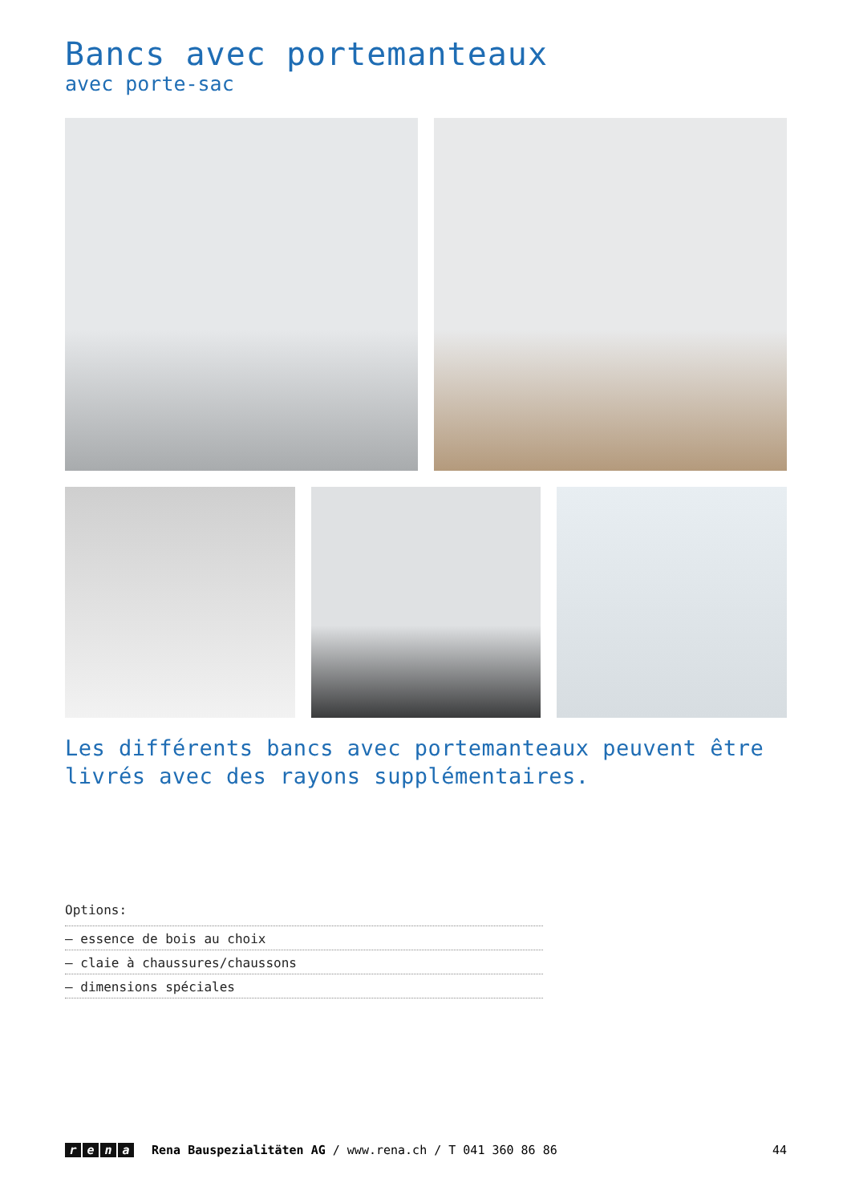Bancs avec portemanteaux
avec porte-sac
Les différents bancs avec portemanteaux peuvent être livrés avec des rayons supplémentaires.
Options:
– essence de bois au choix
– claie à chaussures/chaussons
– dimensions spéciales
rena Rena Bauspezialitäten AG / www.rena.ch / T 041 360 86 86 44